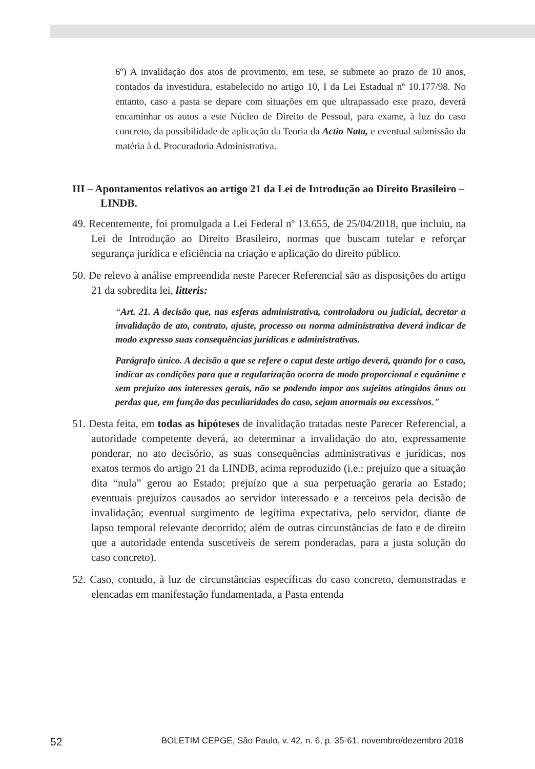6º) A invalidação dos atos de provimento, em tese, se submete ao prazo de 10 anos, contados da investidura, estabelecido no artigo 10, I da Lei Estadual nº 10.177/98. No entanto, caso a pasta se depare com situações em que ultrapassado este prazo, deverá encaminhar os autos a este Núcleo de Direito de Pessoal, para exame, à luz do caso concreto, da possibilidade de aplicação da Teoria da Actio Nata, e eventual submissão da matéria à d. Procuradoria Administrativa.
III – Apontamentos relativos ao artigo 21 da Lei de Introdução ao Direito Brasileiro – LINDB.
49. Recentemente, foi promulgada a Lei Federal nº 13.655, de 25/04/2018, que incluiu, na Lei de Introdução ao Direito Brasileiro, normas que buscam tutelar e reforçar segurança jurídica e eficiência na criação e aplicação do direito público.
50. De relevo à análise empreendida neste Parecer Referencial são as disposições do artigo 21 da sobredita lei, litteris:
“Art. 21. A decisão que, nas esferas administrativa, controladora ou judicial, decretar a invalidação de ato, contrato, ajuste, processo ou norma administrativa deverá indicar de modo expresso suas consequências jurídicas e administrativas.
Parágrafo único. A decisão a que se refere o caput deste artigo deverá, quando for o caso, indicar as condições para que a regularização ocorra de modo proporcional e equânime e sem prejuízo aos interesses gerais, não se podendo impor aos sujeitos atingidos ônus ou perdas que, em função das peculiaridades do caso, sejam anormais ou excessivos.”
51. Desta feita, em todas as hipóteses de invalidação tratadas neste Parecer Referencial, a autoridade competente deverá, ao determinar a invalidação do ato, expressamente ponderar, no ato decisório, as suas consequências administrativas e jurídicas, nos exatos termos do artigo 21 da LINDB, acima reproduzido (i.e.: prejuízo que a situação dita “nula” gerou ao Estado; prejuízo que a sua perpetuação geraria ao Estado; eventuais prejuízos causados ao servidor interessado e a terceiros pela decisão de invalidação; eventual surgimento de legítima expectativa, pelo servidor, diante de lapso temporal relevante decorrido; além de outras circunstâncias de fato e de direito que a autoridade entenda suscetíveis de serem ponderadas, para a justa solução do caso concreto).
52. Caso, contudo, à luz de circunstâncias específicas do caso concreto, demonstradas e elencadas em manifestação fundamentada, a Pasta entenda
52 BOLETIM CEPGE, São Paulo, v. 42, n. 6, p. 35-61, novembro/dezembro 2018